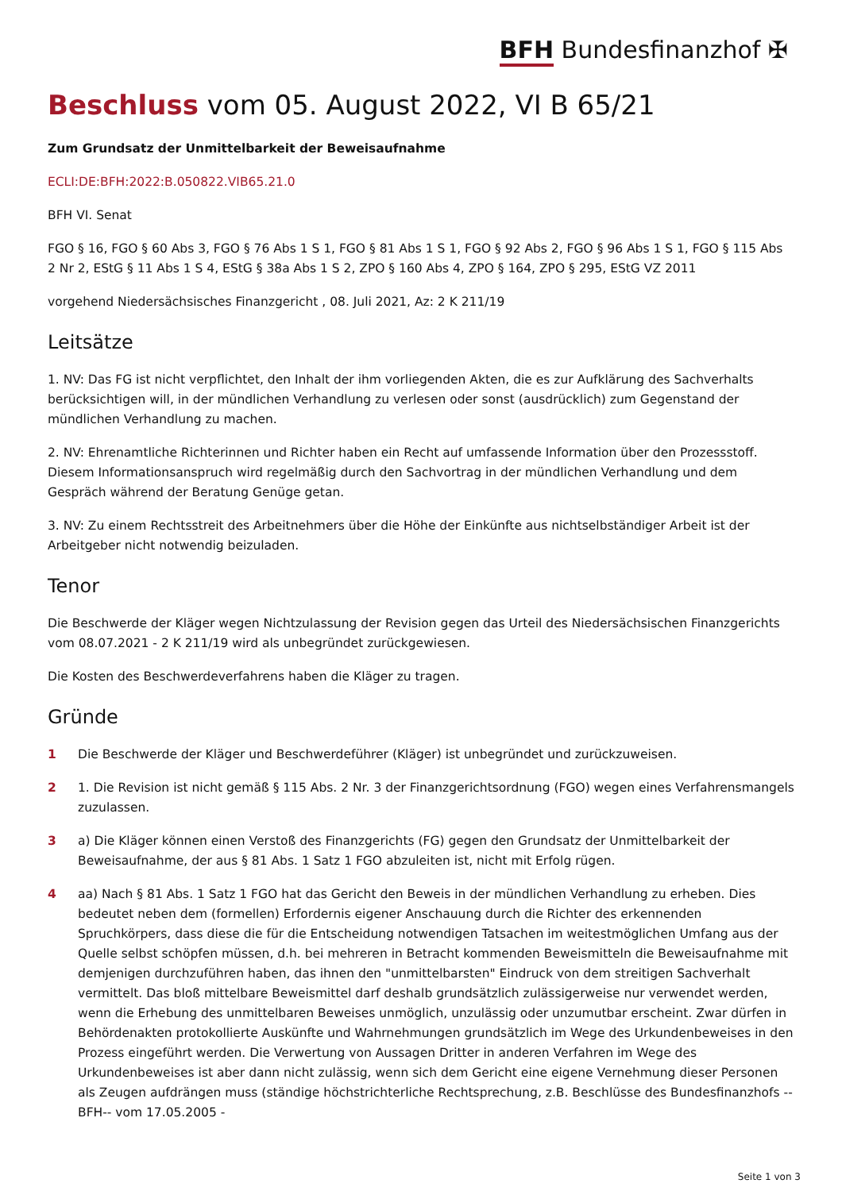BFH Bundesfinanzhof ✠
Beschluss vom 05. August 2022, VI B 65/21
Zum Grundsatz der Unmittelbarkeit der Beweisaufnahme
ECLI:DE:BFH:2022:B.050822.VIB65.21.0
BFH VI. Senat
FGO § 16, FGO § 60 Abs 3, FGO § 76 Abs 1 S 1, FGO § 81 Abs 1 S 1, FGO § 92 Abs 2, FGO § 96 Abs 1 S 1, FGO § 115 Abs 2 Nr 2, EStG § 11 Abs 1 S 4, EStG § 38a Abs 1 S 2, ZPO § 160 Abs 4, ZPO § 164, ZPO § 295, EStG VZ 2011
vorgehend Niedersächsisches Finanzgericht , 08. Juli 2021, Az: 2 K 211/19
Leitsätze
1. NV: Das FG ist nicht verpflichtet, den Inhalt der ihm vorliegenden Akten, die es zur Aufklärung des Sachverhalts berücksichtigen will, in der mündlichen Verhandlung zu verlesen oder sonst (ausdrücklich) zum Gegenstand der mündlichen Verhandlung zu machen.
2. NV: Ehrenamtliche Richterinnen und Richter haben ein Recht auf umfassende Information über den Prozessstoff. Diesem Informationsanspruch wird regelmäßig durch den Sachvortrag in der mündlichen Verhandlung und dem Gespräch während der Beratung Genüge getan.
3. NV: Zu einem Rechtsstreit des Arbeitnehmers über die Höhe der Einkünfte aus nichtselbständiger Arbeit ist der Arbeitgeber nicht notwendig beizuladen.
Tenor
Die Beschwerde der Kläger wegen Nichtzulassung der Revision gegen das Urteil des Niedersächsischen Finanzgerichts vom 08.07.2021 - 2 K 211/19 wird als unbegründet zurückgewiesen.
Die Kosten des Beschwerdeverfahrens haben die Kläger zu tragen.
Gründe
1 Die Beschwerde der Kläger und Beschwerdeführer (Kläger) ist unbegründet und zurückzuweisen.
2 1. Die Revision ist nicht gemäß § 115 Abs. 2 Nr. 3 der Finanzgerichtsordnung (FGO) wegen eines Verfahrensmangels zuzulassen.
3 a) Die Kläger können einen Verstoß des Finanzgerichts (FG) gegen den Grundsatz der Unmittelbarkeit der Beweisaufnahme, der aus § 81 Abs. 1 Satz 1 FGO abzuleiten ist, nicht mit Erfolg rügen.
4 aa) Nach § 81 Abs. 1 Satz 1 FGO hat das Gericht den Beweis in der mündlichen Verhandlung zu erheben. Dies bedeutet neben dem (formellen) Erfordernis eigener Anschauung durch die Richter des erkennenden Spruchkörpers, dass diese die für die Entscheidung notwendigen Tatsachen im weitestmöglichen Umfang aus der Quelle selbst schöpfen müssen, d.h. bei mehreren in Betracht kommenden Beweismitteln die Beweisaufnahme mit demjenigen durchzuführen haben, das ihnen den "unmittelbarsten" Eindruck von dem streitigen Sachverhalt vermittelt. Das bloß mittelbare Beweismittel darf deshalb grundsätzlich zulässigerweise nur verwendet werden, wenn die Erhebung des unmittelbaren Beweises unmöglich, unzulässig oder unzumutbar erscheint. Zwar dürfen in Behördenakten protokollierte Auskünfte und Wahrnehmungen grundsätzlich im Wege des Urkundenbeweises in den Prozess eingeführt werden. Die Verwertung von Aussagen Dritter in anderen Verfahren im Wege des Urkundenbeweises ist aber dann nicht zulässig, wenn sich dem Gericht eine eigene Vernehmung dieser Personen als Zeugen aufdrängen muss (ständige höchstrichterliche Rechtsprechung, z.B. Beschlüsse des Bundesfinanzhofs --BFH-- vom 17.05.2005 -
Seite 1 von 3